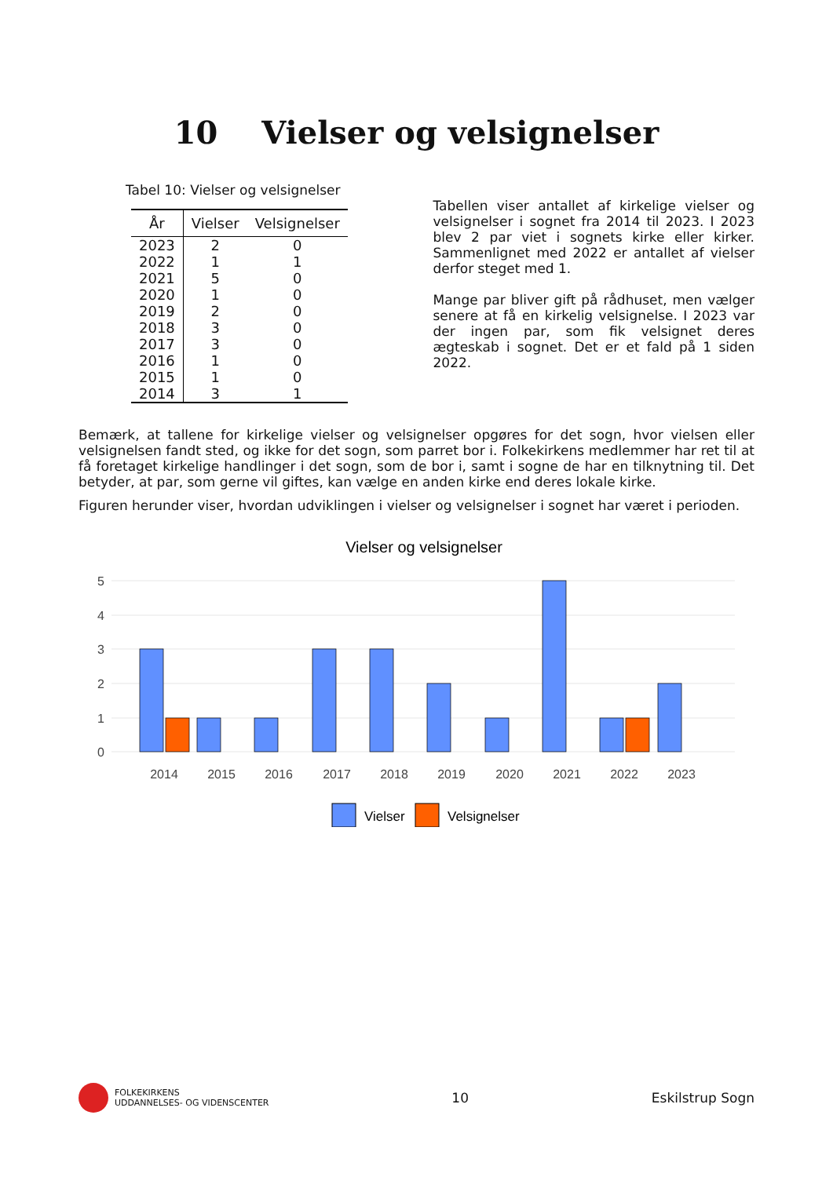10 Vielser og velsignelser
Tabel 10: Vielser og velsignelser
| År | Vielser | Velsignelser |
| --- | --- | --- |
| 2023 | 2 | 0 |
| 2022 | 1 | 1 |
| 2021 | 5 | 0 |
| 2020 | 1 | 0 |
| 2019 | 2 | 0 |
| 2018 | 3 | 0 |
| 2017 | 3 | 0 |
| 2016 | 1 | 0 |
| 2015 | 1 | 0 |
| 2014 | 3 | 1 |
Tabellen viser antallet af kirkelige vielser og velsignelser i sognet fra 2014 til 2023. I 2023 blev 2 par viet i sognets kirke eller kirker. Sammenlignet med 2022 er antallet af vielser derfor steget med 1.
Mange par bliver gift på rådhuset, men vælger senere at få en kirkelig velsignelse. I 2023 var der ingen par, som fik velsignet deres ægteskab i sognet. Det er et fald på 1 siden 2022.
Bemærk, at tallene for kirkelige vielser og velsignelser opgøres for det sogn, hvor vielsen eller velsignelsen fandt sted, og ikke for det sogn, som parret bor i. Folkekirkens medlemmer har ret til at få foretaget kirkelige handlinger i det sogn, som de bor i, samt i sogne de har en tilknytning til. Det betyder, at par, som gerne vil giftes, kan vælge en anden kirke end deres lokale kirke.
Figuren herunder viser, hvordan udviklingen i vielser og velsignelser i sognet har været i perioden.
Vielser og velsignelser
5
4
3
2
1
0
2014
2015
2016
2017
2018
2019
2020
2021
2022
2023
Vielser
Velsignelser
FOLKEKIRKENS
UDDANNELSES- OG VIDENSCENTER
10 Eskilstrup Sogn